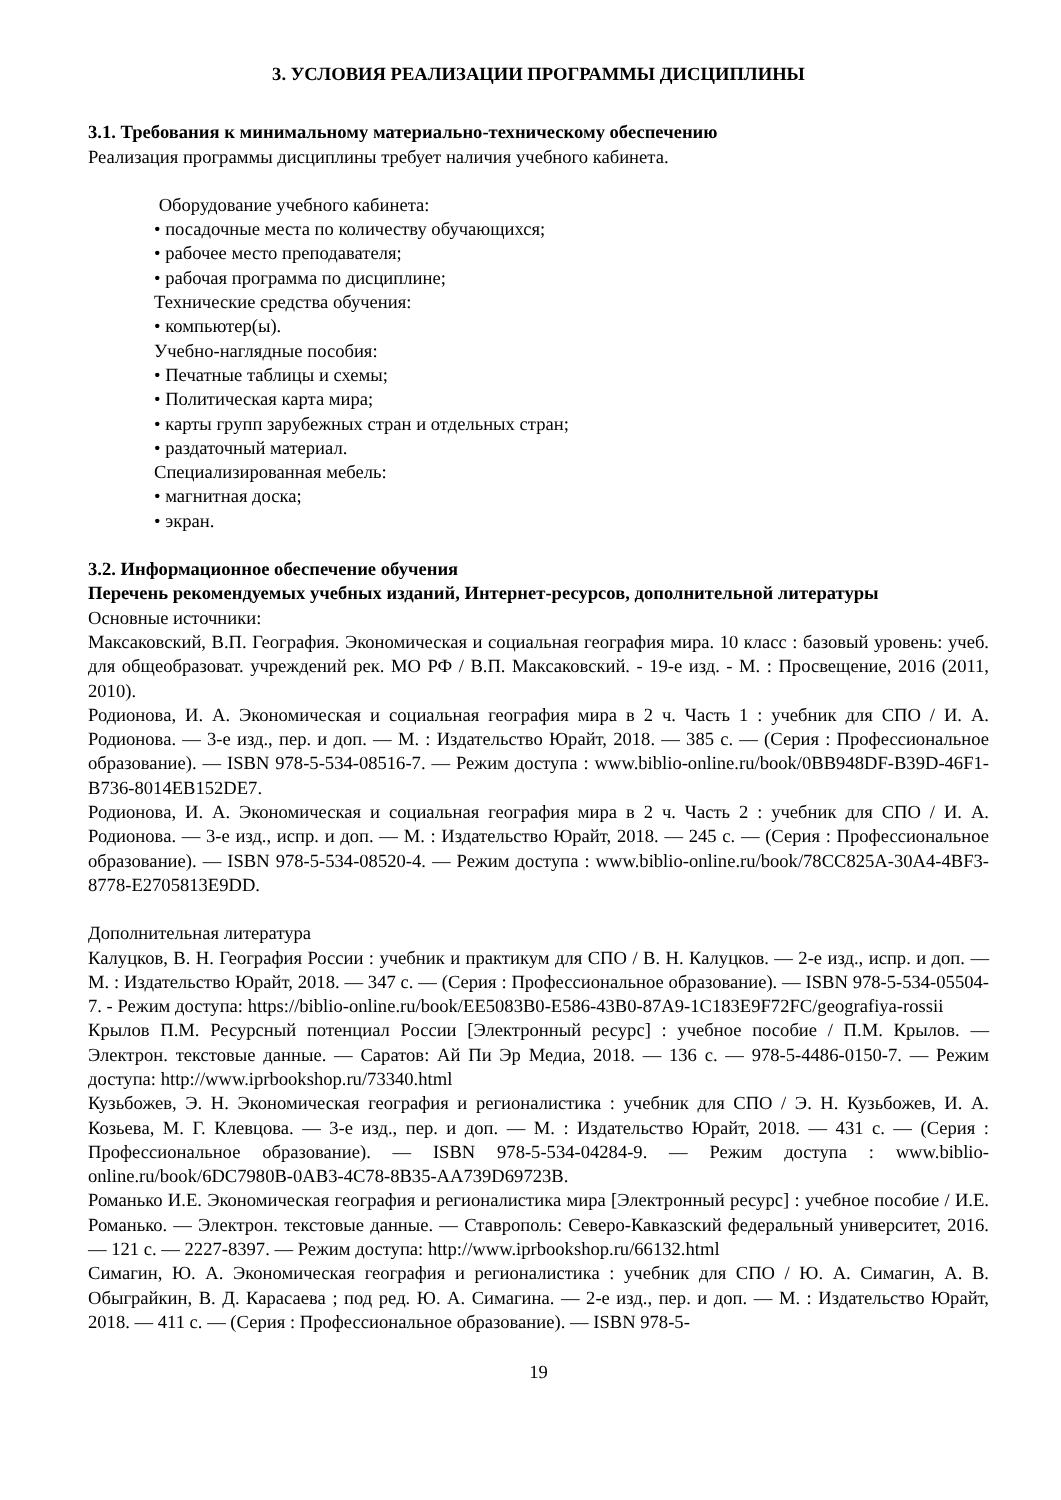3. УСЛОВИЯ РЕАЛИЗАЦИИ ПРОГРАММЫ ДИСЦИПЛИНЫ
3.1. Требования к минимальному материально-техническому обеспечению
Реализация программы дисциплины требует наличия учебного кабинета.
Оборудование учебного кабинета:
• посадочные места по количеству обучающихся;
• рабочее место преподавателя;
• рабочая программа по дисциплине;
Технические средства обучения:
• компьютер(ы).
Учебно-наглядные пособия:
• Печатные таблицы и схемы;
• Политическая карта мира;
• карты групп зарубежных стран и отдельных стран;
• раздаточный материал.
Специализированная мебель:
• магнитная доска;
• экран.
3.2. Информационное обеспечение обучения
Перечень рекомендуемых учебных изданий, Интернет-ресурсов, дополнительной литературы
Основные источники:
Максаковский, В.П. География. Экономическая и социальная география мира. 10 класс : базовый уровень: учеб. для общеобразоват. учреждений рек. МО РФ / В.П. Максаковский. - 19-е изд. - М. : Просвещение, 2016 (2011, 2010).
Родионова, И. А. Экономическая и социальная география мира в 2 ч. Часть 1 : учебник для СПО / И. А. Родионова. — 3-е изд., пер. и доп. — М. : Издательство Юрайт, 2018. — 385 с. — (Серия : Профессиональное образование). — ISBN 978-5-534-08516-7. — Режим доступа : www.biblio-online.ru/book/0BB948DF-B39D-46F1-B736-8014EB152DE7.
Родионова, И. А. Экономическая и социальная география мира в 2 ч. Часть 2 : учебник для СПО / И. А. Родионова. — 3-е изд., испр. и доп. — М. : Издательство Юрайт, 2018. — 245 с. — (Серия : Профессиональное образование). — ISBN 978-5-534-08520-4. — Режим доступа : www.biblio-online.ru/book/78CC825A-30A4-4BF3-8778-E2705813E9DD.
Дополнительная литература
Калуцков, В. Н. География России : учебник и практикум для СПО / В. Н. Калуцков. — 2-е изд., испр. и доп. — М. : Издательство Юрайт, 2018. — 347 с. — (Серия : Профессиональное образование). — ISBN 978-5-534-05504-7. - Режим доступа: https://biblio-online.ru/book/EE5083B0-E586-43B0-87A9-1C183E9F72FC/geografiya-rossii
Крылов П.М. Ресурсный потенциал России [Электронный ресурс] : учебное пособие / П.М. Крылов. — Электрон. текстовые данные. — Саратов: Ай Пи Эр Медиа, 2018. — 136 c. — 978-5-4486-0150-7. — Режим доступа: http://www.iprbookshop.ru/73340.html
Кузьбожев, Э. Н. Экономическая география и регионалистика : учебник для СПО / Э. Н. Кузьбожев, И. А. Козьева, М. Г. Клевцова. — 3-е изд., пер. и доп. — М. : Издательство Юрайт, 2018. — 431 с. — (Серия : Профессиональное образование). — ISBN 978-5-534-04284-9. — Режим доступа : www.biblio-online.ru/book/6DC7980B-0AB3-4C78-8B35-AA739D69723B.
Романько И.Е. Экономическая география и регионалистика мира [Электронный ресурс] : учебное пособие / И.Е. Романько. — Электрон. текстовые данные. — Ставрополь: Северо-Кавказский федеральный университет, 2016. — 121 c. — 2227-8397. — Режим доступа: http://www.iprbookshop.ru/66132.html
Симагин, Ю. А. Экономическая география и регионалистика : учебник для СПО / Ю. А. Симагин, А. В. Обыграйкин, В. Д. Карасаева ; под ред. Ю. А. Симагина. — 2-е изд., пер. и доп. — М. : Издательство Юрайт, 2018. — 411 с. — (Серия : Профессиональное образование). — ISBN 978-5-
19